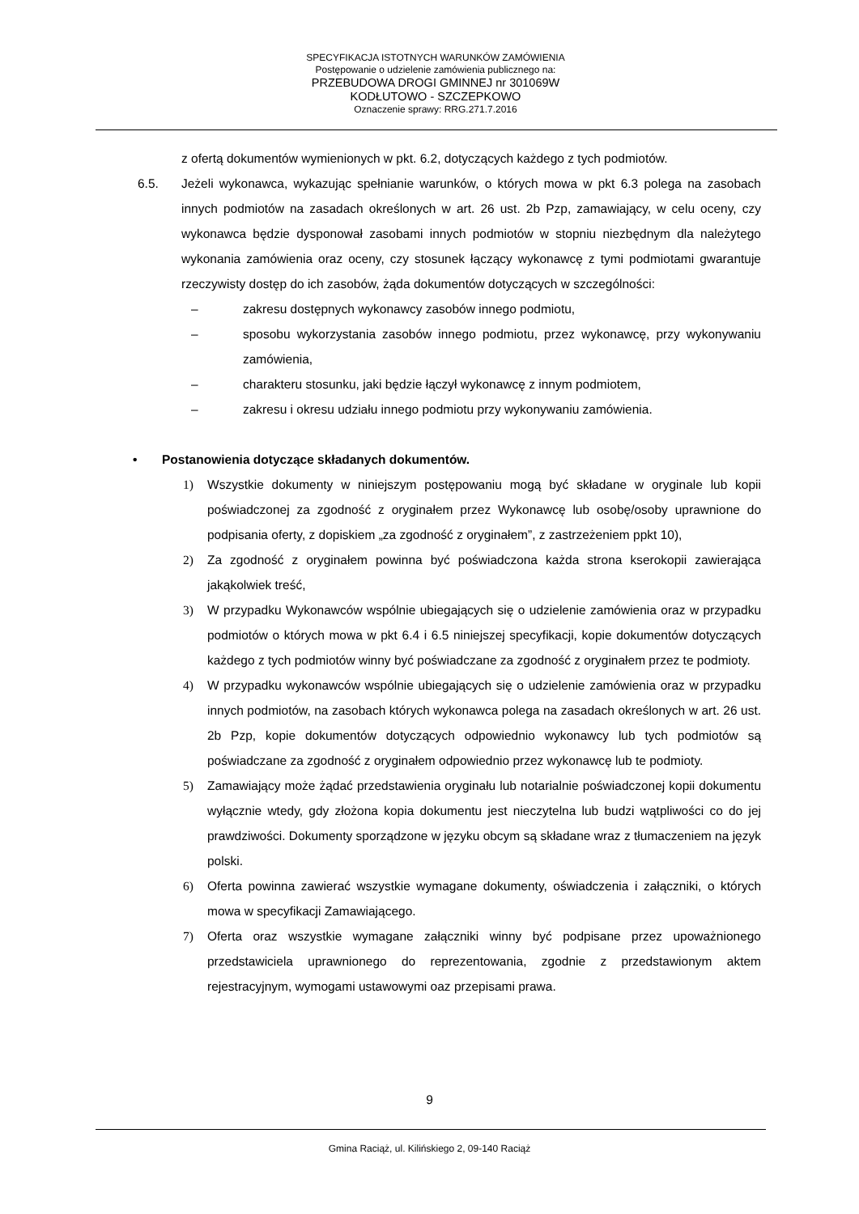SPECYFIKACJA ISTOTNYCH WARUNKÓW ZAMÓWIENIA
Postępowanie o udzielenie zamówienia publicznego na:
PRZEBUDOWA DROGI GMINNEJ nr 301069W
KODŁUTOWO - SZCZEPKOWO
Oznaczenie sprawy: RRG.271.7.2016
z ofertą dokumentów wymienionych w pkt. 6.2, dotyczących każdego z tych podmiotów.
6.5. Jeżeli wykonawca, wykazując spełnianie warunków, o których mowa w pkt 6.3 polega na zasobach innych podmiotów na zasadach określonych w art. 26 ust. 2b Pzp, zamawiający, w celu oceny, czy wykonawca będzie dysponował zasobami innych podmiotów w stopniu niezbędnym dla należytego wykonania zamówienia oraz oceny, czy stosunek łączący wykonawcę z tymi podmiotami gwarantuje rzeczywisty dostęp do ich zasobów, żąda dokumentów dotyczących w szczególności:
– zakresu dostępnych wykonawcy zasobów innego podmiotu,
– sposobu wykorzystania zasobów innego podmiotu, przez wykonawcę, przy wykonywaniu zamówienia,
– charakteru stosunku, jaki będzie łączył wykonawcę z innym podmiotem,
– zakresu i okresu udziału innego podmiotu przy wykonywaniu zamówienia.
• Postanowienia dotyczące składanych dokumentów.
1) Wszystkie dokumenty w niniejszym postępowaniu mogą być składane w oryginale lub kopii poświadczonej za zgodność z oryginałem przez Wykonawcę lub osobę/osoby uprawnione do podpisania oferty, z dopiskiem „za zgodność z oryginałem”, z zastrzeżeniem ppkt 10),
2) Za zgodność z oryginałem powinna być poświadczona każda strona kserokopii zawierająca jakąkolwiek treść,
3) W przypadku Wykonawców wspólnie ubiegających się o udzielenie zamówienia oraz w przypadku podmiotów o których mowa w pkt 6.4 i 6.5 niniejszej specyfikacji, kopie dokumentów dotyczących każdego z tych podmiotów winny być poświadczane za zgodność z oryginałem przez te podmioty.
4) W przypadku wykonawców wspólnie ubiegających się o udzielenie zamówienia oraz w przypadku innych podmiotów, na zasobach których wykonawca polega na zasadach określonych w art. 26 ust. 2b Pzp, kopie dokumentów dotyczących odpowiednio wykonawcy lub tych podmiotów są poświadczane za zgodność z oryginałem odpowiednio przez wykonawcę lub te podmioty.
5) Zamawiający może żądać przedstawienia oryginału lub notarialnie poświadczonej kopii dokumentu wyłącznie wtedy, gdy złożona kopia dokumentu jest nieczytelna lub budzi wątpliwości co do jej prawdziwości. Dokumenty sporządzone w języku obcym są składane wraz z tłumaczeniem na język polski.
6) Oferta powinna zawierać wszystkie wymagane dokumenty, oświadczenia i załączniki, o których mowa w specyfikacji Zamawiającego.
7) Oferta oraz wszystkie wymagane załączniki winny być podpisane przez upoważnionego przedstawiciela uprawnionego do reprezentowania, zgodnie z przedstawionym aktem rejestracyjnym, wymogami ustawowymi oaz przepisami prawa.
9
Gmina Raciąż, ul. Kilińskiego 2, 09-140 Raciąż